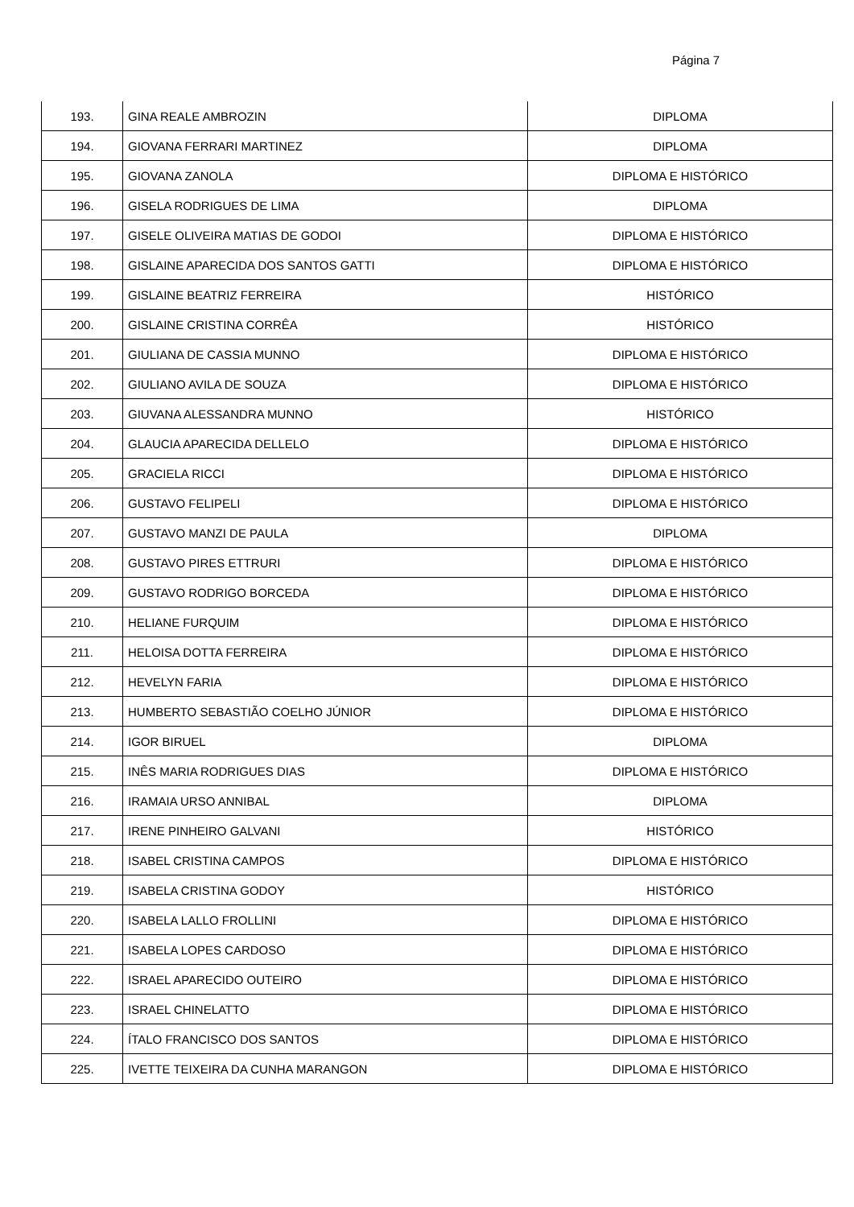Página 7
| 193. | GINA REALE AMBROZIN | DIPLOMA |
| 194. | GIOVANA FERRARI MARTINEZ | DIPLOMA |
| 195. | GIOVANA ZANOLA | DIPLOMA E HISTÓRICO |
| 196. | GISELA RODRIGUES DE LIMA | DIPLOMA |
| 197. | GISELE OLIVEIRA MATIAS DE GODOI | DIPLOMA E HISTÓRICO |
| 198. | GISLAINE APARECIDA DOS SANTOS GATTI | DIPLOMA E HISTÓRICO |
| 199. | GISLAINE BEATRIZ FERREIRA | HISTÓRICO |
| 200. | GISLAINE CRISTINA CORRÊA | HISTÓRICO |
| 201. | GIULIANA DE CASSIA MUNNO | DIPLOMA E HISTÓRICO |
| 202. | GIULIANO AVILA DE SOUZA | DIPLOMA E HISTÓRICO |
| 203. | GIUVANA ALESSANDRA MUNNO | HISTÓRICO |
| 204. | GLAUCIA APARECIDA DELLELO | DIPLOMA E HISTÓRICO |
| 205. | GRACIELA RICCI | DIPLOMA E HISTÓRICO |
| 206. | GUSTAVO FELIPELI | DIPLOMA E HISTÓRICO |
| 207. | GUSTAVO MANZI DE PAULA | DIPLOMA |
| 208. | GUSTAVO PIRES ETTRURI | DIPLOMA E HISTÓRICO |
| 209. | GUSTAVO RODRIGO BORCEDA | DIPLOMA E HISTÓRICO |
| 210. | HELIANE FURQUIM | DIPLOMA E HISTÓRICO |
| 211. | HELOISA DOTTA FERREIRA | DIPLOMA E HISTÓRICO |
| 212. | HEVELYN FARIA | DIPLOMA E HISTÓRICO |
| 213. | HUMBERTO SEBASTIÃO COELHO JÚNIOR | DIPLOMA E HISTÓRICO |
| 214. | IGOR BIRUEL | DIPLOMA |
| 215. | INÊS MARIA RODRIGUES DIAS | DIPLOMA E HISTÓRICO |
| 216. | IRAMAIA URSO ANNIBAL | DIPLOMA |
| 217. | IRENE PINHEIRO GALVANI | HISTÓRICO |
| 218. | ISABEL CRISTINA CAMPOS | DIPLOMA E HISTÓRICO |
| 219. | ISABELA CRISTINA GODOY | HISTÓRICO |
| 220. | ISABELA LALLO FROLLINI | DIPLOMA E HISTÓRICO |
| 221. | ISABELA LOPES CARDOSO | DIPLOMA E HISTÓRICO |
| 222. | ISRAEL APARECIDO OUTEIRO | DIPLOMA E HISTÓRICO |
| 223. | ISRAEL CHINELATTO | DIPLOMA E HISTÓRICO |
| 224. | ÍTALO FRANCISCO DOS SANTOS | DIPLOMA E HISTÓRICO |
| 225. | IVETTE TEIXEIRA DA CUNHA MARANGON | DIPLOMA E HISTÓRICO |